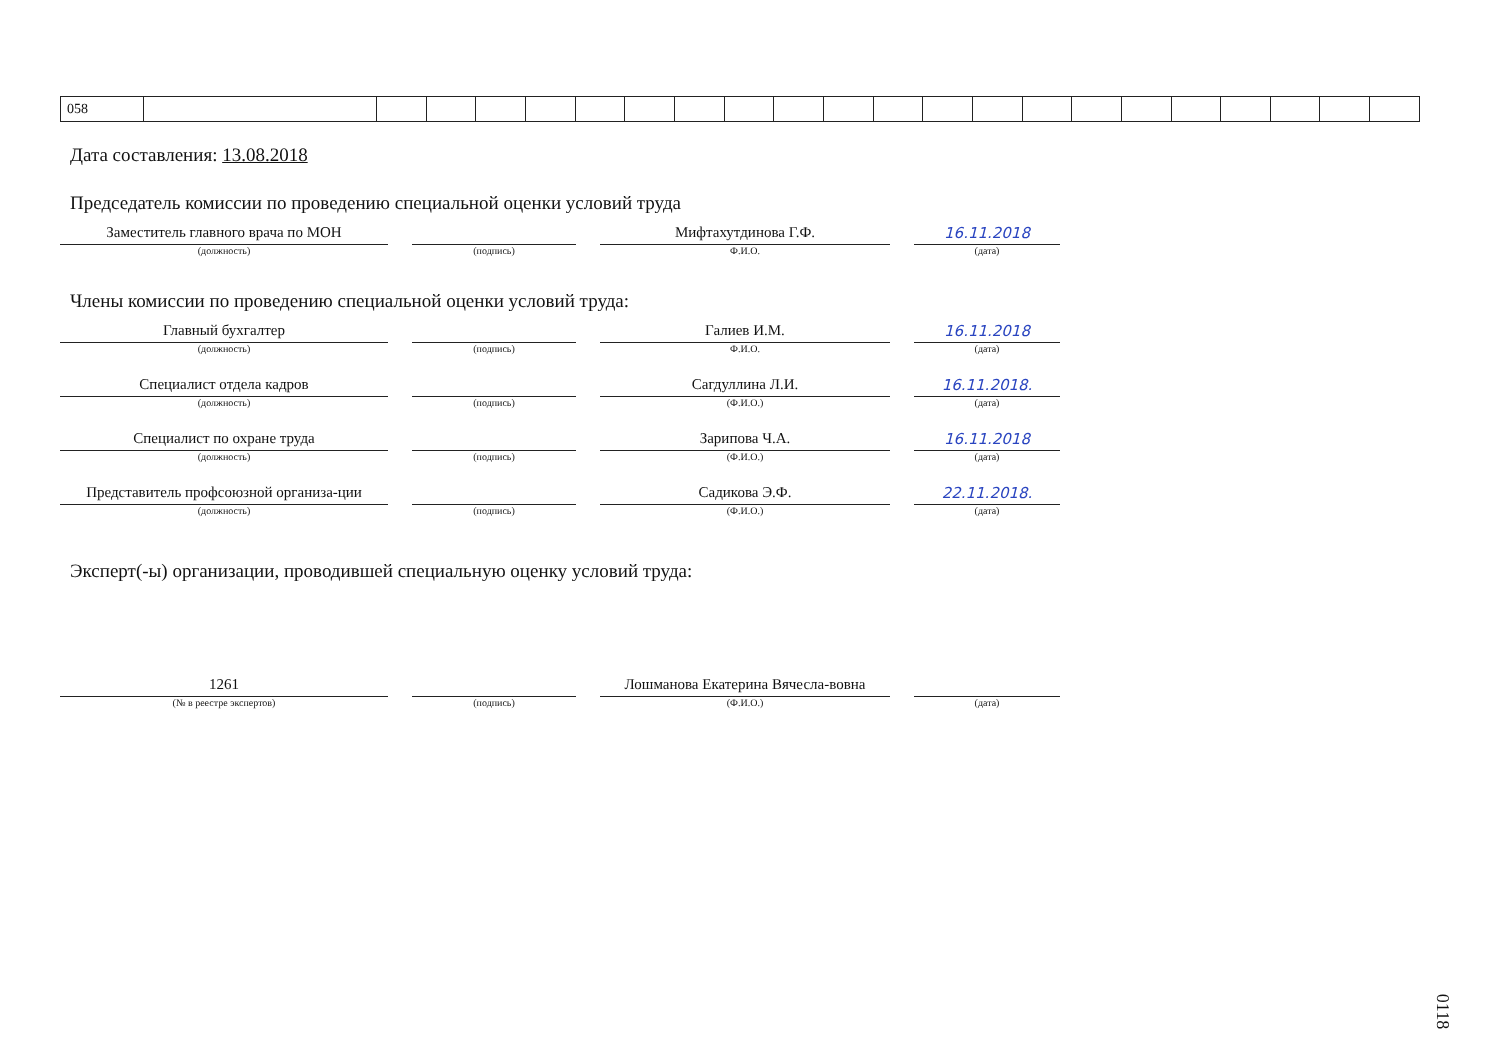| 058 | | | | | | | | | | | | | | | | | | | | | | |
Дата составления: 13.08.2018
Председатель комиссии по проведению специальной оценки условий труда
Заместитель главного врача по МОН
(должность)
(подпись)
Мифтахутдинова Г.Ф.
Ф.И.О.
16.11.2018
(дата)
Члены комиссии по проведению специальной оценки условий труда:
Главный бухгалтер
(должность)
(подпись)
Галиев И.М.
Ф.И.О.
16.11.2018
(дата)
Специалист отдела кадров
(должность)
(подпись)
Сагдуллина Л.И.
(Ф.И.О.)
16.11.2018.
(дата)
Специалист по охране труда
(должность)
(подпись)
Зарипова Ч.А.
(Ф.И.О.)
16.11.2018
(дата)
Представитель профсоюзной организа-ции
(должность)
(подпись)
Садикова Э.Ф.
(Ф.И.О.)
22.11.2018.
(дата)
Эксперт(-ы) организации, проводившей специальную оценку условий труда:
1261
(№ в реестре экспертов)
(подпись)
Лошманова Екатерина Вячесла-вовна
(Ф.И.О.)
(дата)
0118